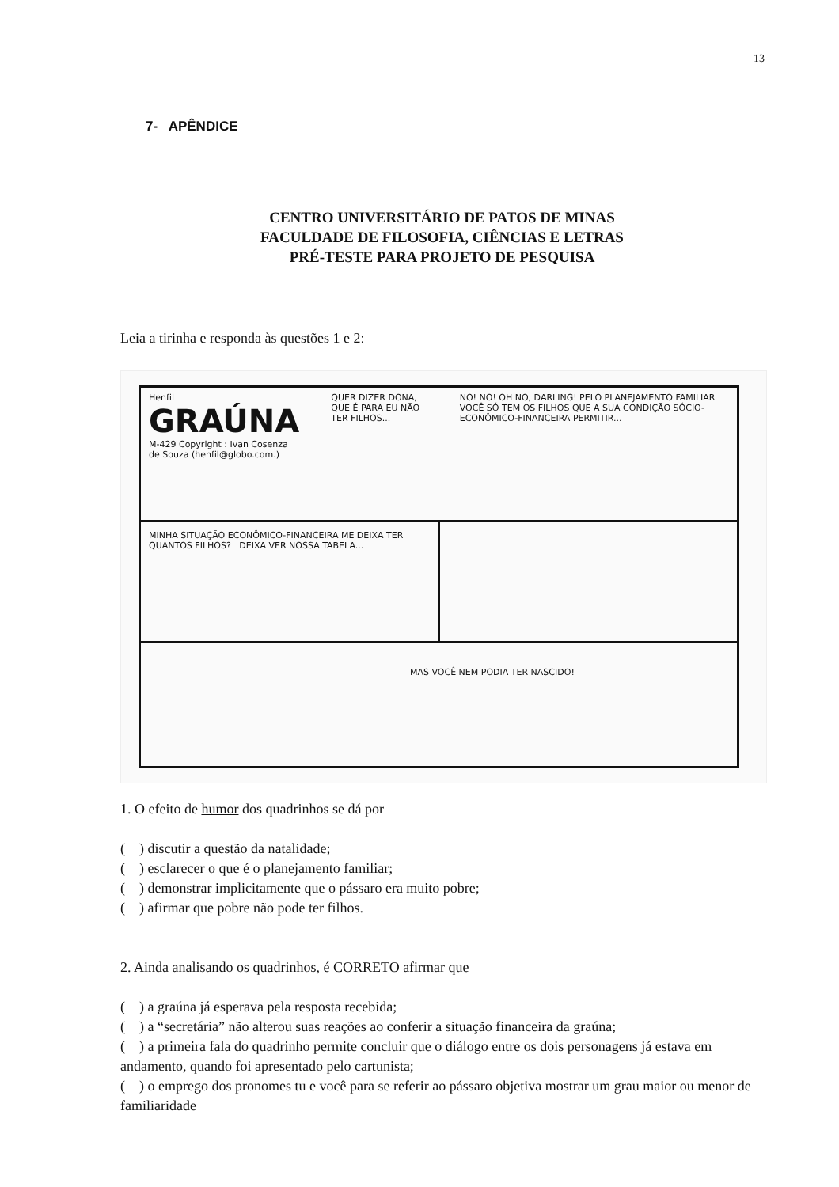13
7- APÊNDICE
CENTRO UNIVERSITÁRIO DE PATOS DE MINAS
FACULDADE DE FILOSOFIA, CIÊNCIAS E LETRAS
PRÉ-TESTE PARA PROJETO DE PESQUISA
Leia a tirinha e responda às questões 1 e 2:
Henfil
GRAÚNA
M-429 Copyright : Ivan Cosenza de Souza (henfil@globo.com.)
QUER DIZER DONA, QUE É PARA EU NÃO TER FILHOS...
NO! NO! OH NO, DARLING! PELO PLANEJAMENTO FAMILIAR VOCÊ SÓ TEM OS FILHOS QUE A SUA CONDIÇÃO SÓCIO-ECONÔMICO-FINANCEIRA PERMITIR...
MINHA SITUAÇÃO ECONÔMICO-FINANCEIRA ME DEIXA TER QUANTOS FILHOS? DEIXA VER NOSSA TABELA...
MAS VOCÊ NEM PODIA TER NASCIDO!
1. O efeito de humor dos quadrinhos se dá por
( ) discutir a questão da natalidade;
( ) esclarecer o que é o planejamento familiar;
( ) demonstrar implicitamente que o pássaro era muito pobre;
( ) afirmar que pobre não pode ter filhos.
2. Ainda analisando os quadrinhos, é CORRETO afirmar que
( ) a graúna já esperava pela resposta recebida;
( ) a “secretária” não alterou suas reações ao conferir a situação financeira da graúna;
( ) a primeira fala do quadrinho permite concluir que o diálogo entre os dois personagens já estava em andamento, quando foi apresentado pelo cartunista;
( ) o emprego dos pronomes tu e você para se referir ao pássaro objetiva mostrar um grau maior ou menor de familiaridade